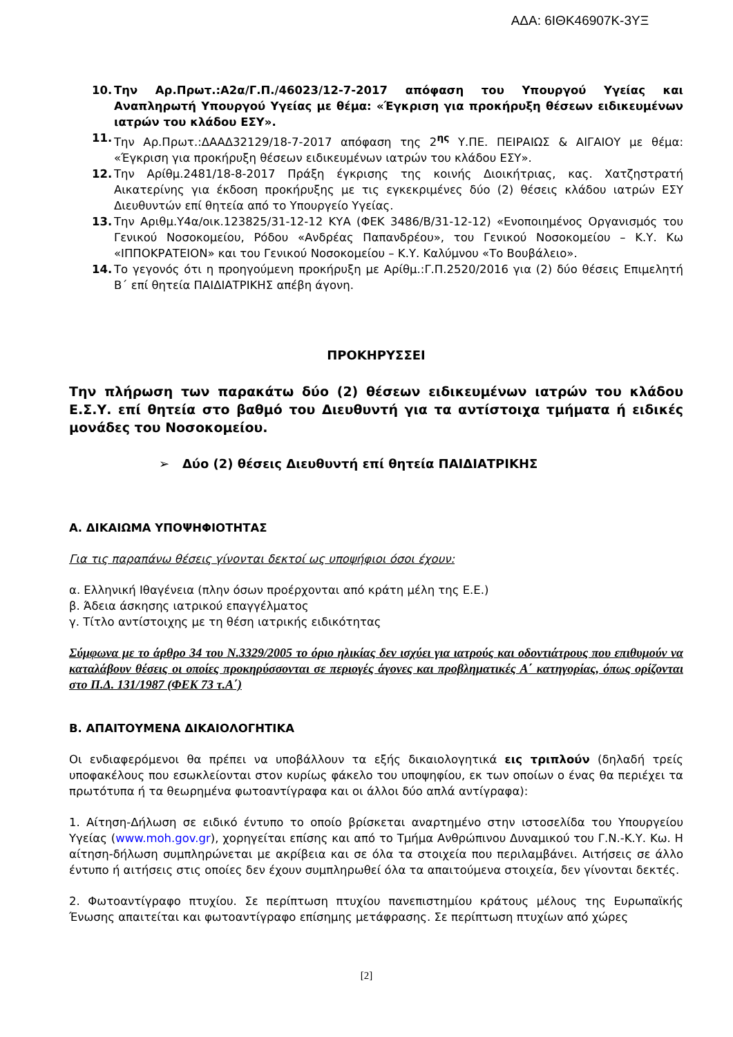ΑΔΑ: 6ΙΘΚ46907Κ-3ΥΞ
10. Την Αρ.Πρωτ.:Α2α/Γ.Π./46023/12-7-2017 απόφαση του Υπουργού Υγείας και Αναπληρωτή Υπουργού Υγείας με θέμα: «Έγκριση για προκήρυξη θέσεων ειδικευμένων ιατρών του κλάδου ΕΣΥ».
11. Την Αρ.Πρωτ.:ΔΑΑΔ32129/18-7-2017 απόφαση της 2<sup>ης</sup> Υ.ΠΕ. ΠΕΙΡΑΙΩΣ & ΑΙΓΑΙΟΥ με θέμα: «Έγκριση για προκήρυξη θέσεων ειδικευμένων ιατρών του κλάδου ΕΣΥ».
12. Την Αρίθμ.2481/18-8-2017 Πράξη έγκρισης της κοινής Διοικήτριας, κας. Χατζηστρατή Αικατερίνης για έκδοση προκήρυξης με τις εγκεκριμένες δύο (2) θέσεις κλάδου ιατρών ΕΣΥ Διευθυντών επί θητεία από το Υπουργείο Υγείας.
13. Την Αριθμ.Υ4α/οικ.123825/31-12-12 ΚΥΑ (ΦΕΚ 3486/Β/31-12-12) «Ενοποιημένος Οργανισμός του Γενικού Νοσοκομείου, Ρόδου «Ανδρέας Παπανδρέου», του Γενικού Νοσοκομείου – Κ.Υ. Κω «ΙΠΠΟΚΡΑΤΕΙΟΝ» και του Γενικού Νοσοκομείου – Κ.Υ. Καλύμνου «Το Βουβάλειο».
14. Το γεγονός ότι η προηγούμενη προκήρυξη με Αρίθμ.:Γ.Π.2520/2016 για (2) δύο θέσεις Επιμελητή Β΄ επί θητεία ΠΑΙΔΙΑΤΡΙΚΗΣ απέβη άγονη.
ΠΡΟΚΗΡΥΣΣΕΙ
Την πλήρωση των παρακάτω δύο (2) θέσεων ειδικευμένων ιατρών του κλάδου Ε.Σ.Υ. επί θητεία στο βαθμό του Διευθυντή για τα αντίστοιχα τμήματα ή ειδικές μονάδες του Νοσοκομείου.
➢ Δύο (2) θέσεις Διευθυντή επί θητεία ΠΑΙΔΙΑΤΡΙΚΗΣ
Α. ΔΙΚΑΙΩΜΑ ΥΠΟΨΗΦΙΟΤΗΤΑΣ
Για τις παραπάνω θέσεις γίνονται δεκτοί ως υποψήφιοι όσοι έχουν:
α. Ελληνική Ιθαγένεια (πλην όσων προέρχονται από κράτη μέλη της Ε.Ε.)
β. Άδεια άσκησης ιατρικού επαγγέλματος
γ. Τίτλο αντίστοιχης με τη θέση ιατρικής ειδικότητας
Σύμφωνα με το άρθρο 34 του Ν.3329/2005 το όριο ηλικίας δεν ισχύει για ιατρούς και οδοντιάτρους που επιθυμούν να καταλάβουν θέσεις οι οποίες προκηρύσσονται σε περιογές άγονες και προβληματικές Α΄ κατηγορίας, όπως ορίζονται στο Π.Δ. 131/1987 (ΦΕΚ 73 τ.Α΄)
Β. ΑΠΑΙΤΟΥΜΕΝΑ ΔΙΚΑΙΟΛΟΓΗΤΙΚΑ
Οι ενδιαφερόμενοι θα πρέπει να υποβάλλουν τα εξής δικαιολογητικά εις τριπλούν (δηλαδή τρείς υποφακέλους που εσωκλείονται στον κυρίως φάκελο του υποψηφίου, εκ των οποίων ο ένας θα περιέχει τα πρωτότυπα ή τα θεωρημένα φωτοαντίγραφα και οι άλλοι δύο απλά αντίγραφα):
1. Αίτηση-Δήλωση σε ειδικό έντυπο το οποίο βρίσκεται αναρτημένο στην ιστοσελίδα του Υπουργείου Υγείας (www.moh.gov.gr), χορηγείται επίσης και από το Τμήμα Ανθρώπινου Δυναμικού του Γ.Ν.-Κ.Υ. Κω. Η αίτηση-δήλωση συμπληρώνεται με ακρίβεια και σε όλα τα στοιχεία που περιλαμβάνει. Αιτήσεις σε άλλο έντυπο ή αιτήσεις στις οποίες δεν έχουν συμπληρωθεί όλα τα απαιτούμενα στοιχεία, δεν γίνονται δεκτές.
2. Φωτοαντίγραφο πτυχίου. Σε περίπτωση πτυχίου πανεπιστημίου κράτους μέλους της Ευρωπαϊκής Ένωσης απαιτείται και φωτοαντίγραφο επίσημης μετάφρασης. Σε περίπτωση πτυχίων από χώρες
[2]